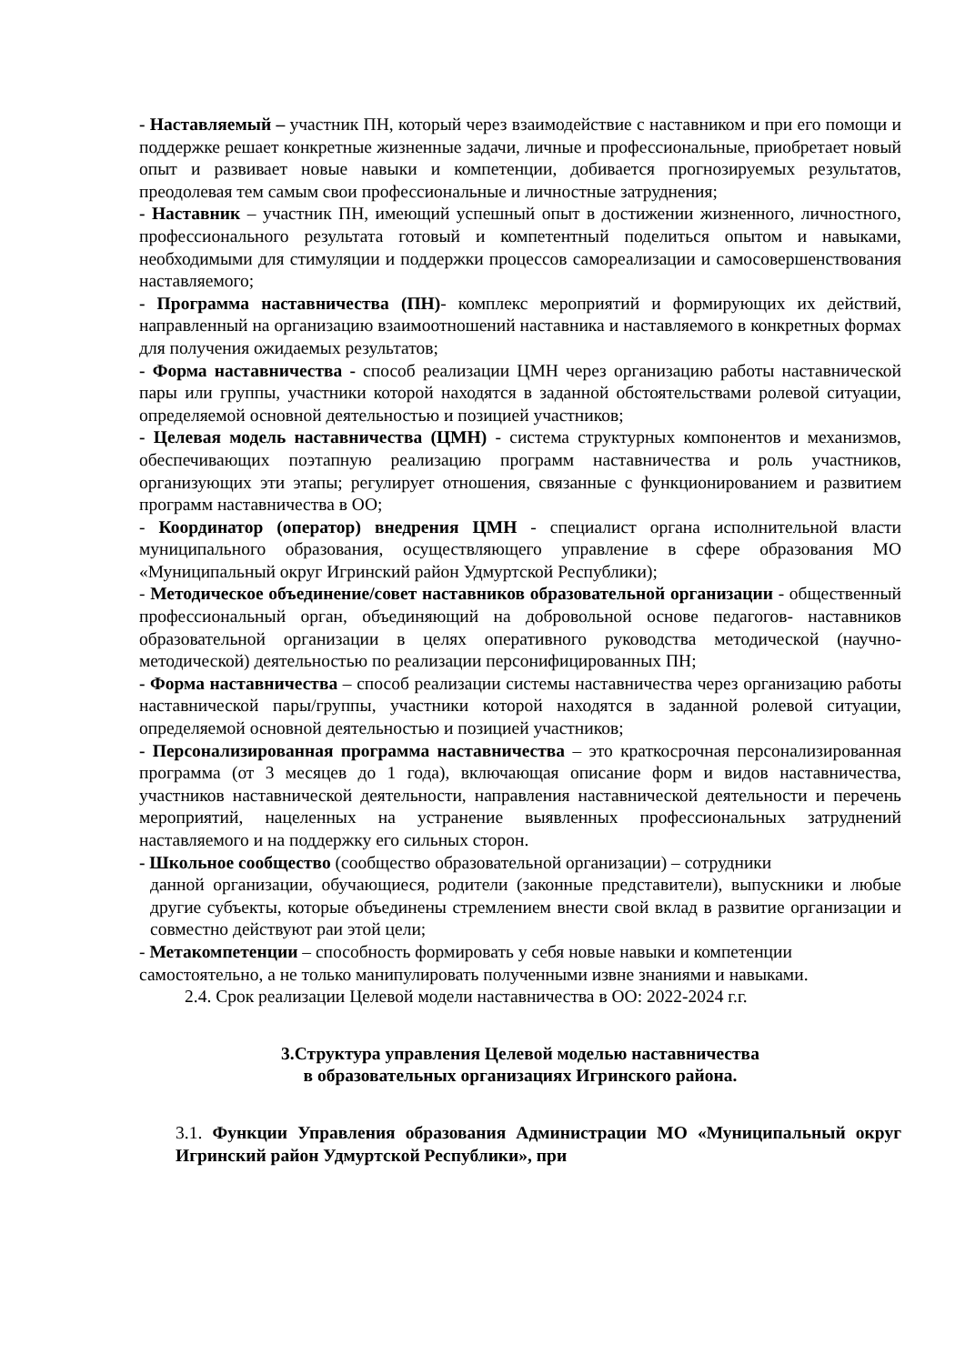- Наставляемый – участник ПН, который через взаимодействие с наставником и при его помощи и поддержке решает конкретные жизненные задачи, личные и профессиональные, приобретает новый опыт и развивает новые навыки и компетенции, добивается прогнозируемых результатов, преодолевая тем самым свои профессиональные и личностные затруднения;
- Наставник – участник ПН, имеющий успешный опыт в достижении жизненного, личностного, профессионального результата готовый и компетентный поделиться опытом и навыками, необходимыми для стимуляции и поддержки процессов самореализации и самосовершенствования наставляемого;
- Программа наставничества (ПН)- комплекс мероприятий и формирующих их действий, направленный на организацию взаимоотношений наставника и наставляемого в конкретных формах для получения ожидаемых результатов;
- Форма наставничества - способ реализации ЦМН через организацию работы наставнической пары или группы, участники которой находятся в заданной обстоятельствами ролевой ситуации, определяемой основной деятельностью и позицией участников;
- Целевая модель наставничества (ЦМН) - система структурных компонентов и механизмов, обеспечивающих поэтапную реализацию программ наставничества и роль участников, организующих эти этапы; регулирует отношения, связанные с функционированием и развитием программ наставничества в ОО;
- Координатор (оператор) внедрения ЦМН - специалист органа исполнительной власти муниципального образования, осуществляющего управление в сфере образования МО «Муниципальный округ Игринский район Удмуртской Республики);
- Методическое объединение/совет наставников образовательной организации - общественный профессиональный орган, объединяющий на добровольной основе педагогов- наставников образовательной организации в целях оперативного руководства методической (научно-методической) деятельностью по реализации персонифицированных ПН;
- Форма наставничества – способ реализации системы наставничества через организацию работы наставнической пары/группы, участники которой находятся в заданной ролевой ситуации, определяемой основной деятельностью и позицией участников;
- Персонализированная программа наставничества – это краткосрочная персонализированная программа (от 3 месяцев до 1 года), включающая описание форм и видов наставничества, участников наставнической деятельности, направления наставнической деятельности и перечень мероприятий, нацеленных на устранение выявленных профессиональных затруднений наставляемого и на поддержку его сильных сторон.
- Школьное сообщество (сообщество образовательной организации) – сотрудники
данной организации, обучающиеся, родители (законные представители), выпускники и любые другие субъекты, которые объединены стремлением внести свой вклад в развитие организации и совместно действуют раи этой цели;
- Метакомпетенции – способность формировать у себя новые навыки и компетенции самостоятельно, а не только манипулировать полученными извне знаниями и навыками.
2.4. Срок реализации Целевой модели наставничества в ОО: 2022-2024 г.г.
3.Структура управления Целевой моделью наставничества
в образовательных организациях Игринского района.
3.1. Функции Управления образования Администрации МО «Муниципальный округ Игринский район Удмуртской Республики», при